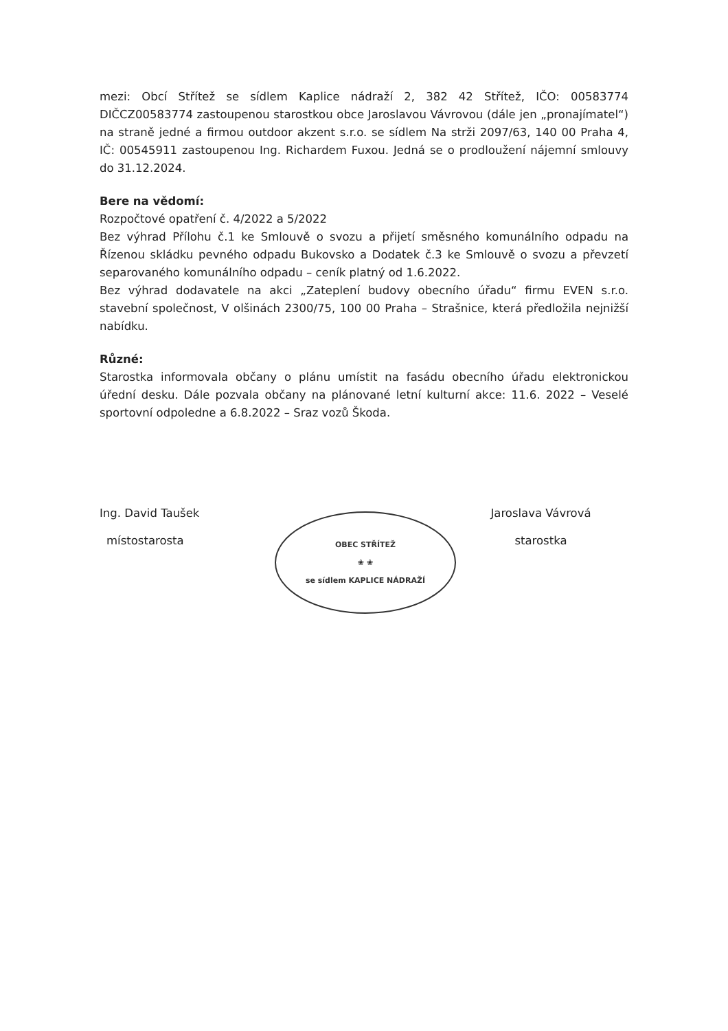mezi: Obcí Střítež se sídlem Kaplice nádraží 2, 382 42 Střítež, IČO: 00583774 DIČCZ00583774 zastoupenou starostkou obce Jaroslavou Vávrovou (dále jen „pronajímatel“) na straně jedné a firmou outdoor akzent s.r.o. se sídlem Na strži 2097/63, 140 00 Praha 4, IČ: 00545911 zastoupenou Ing. Richardem Fuxou. Jedná se o prodloužení nájemní smlouvy do 31.12.2024.
Bere na vědomí:
Rozpočtové opatření č. 4/2022 a 5/2022
Bez výhrad Přílohu č.1 ke Smlouvě o svozu a přijetí směsného komunálního odpadu na Řízenou skládku pevného odpadu Bukovsko a Dodatek č.3 ke Smlouvě o svozu a převzetí separovaného komunálního odpadu – ceník platný od 1.6.2022.
Bez výhrad dodavatele na akci „Zateplení budovy obecního úřadu“ firmu EVEN s.r.o. stavební společnost, V olšinách 2300/75, 100 00 Praha – Strašnice, která předložila nejnižší nabídku.
Různé:
Starostka informovala občany o plánu umístit na fasádu obecního úřadu elektronickou úřední desku. Dále pozvala občany na plánované letní kulturní akce: 11.6. 2022 – Veselé sportovní odpoledne a 6.8.2022 – Sraz vozů Škoda.
Ing. David Taušek
místostarosta
OBEC STŘÍTEŽ
❀ ❀
se sídlem KAPLICE NÁDRAŽÍ
Jaroslava Vávrová
starostka